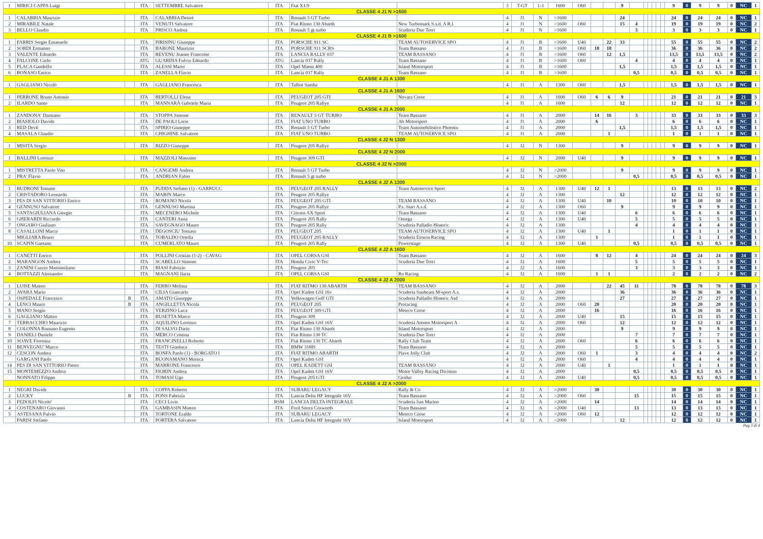| 1 | MIRICI CAPPA Luigi | | ITA | SETTEMBRE Salvatore | ITA | Fiat X1/9 | | 3 | T-GT | 1-3 | 1600 | O60 | | | 9 | | | | | | | 9 | 0 | 9 | 9 | 0 | NC | 1 |
| CLASSE 4 J1 N >1600 | | | | | | | | | | | | | | | | | | | | | | | | | | | | |
| 1 | CALABRIA Maurizio | | ITA | CALABRIA Desirè | ITA | Renault 5 GT Turbo | | 4 | J1 | N | >1600 | | | | 24 | | | | | | | 24 | 0 | 24 | 24 | 0 | NC | 1 |
| 2 | MIRABILE Natale | | ITA | VENUTI Salvatore | ITA | Fiat Ritmo 130 Abarth | New Turbomark S.s.d. A R.l. | 4 | J1 | N | >1600 | O60 | | | 15 | 4 | | | | | | 19 | 0 | 19 | 19 | 0 | NC | 2 |
| 3 | BELLO Claudio | | ITA | PRISCO Andrea | ITA | Renault 5 gt turbo | Scuderia Due Torri | 4 | J1 | N | >1600 | | | | | 3 | | | | | | 3 | 0 | 3 | 3 | 0 | NC | 1 |
| CLASSE 4 J1 B >1600 | | | | | | | | | | | | | | | | | | | | | | | | | | | | |
| 1 | FARRIS Sergio Emanuele | | ITA | PIRISINU Giuseppe | ITA | PORSCHE 911 SC | TEAM AUTOSERVICE SPO | 4 | J1 | B | >1600 | U40 | | 22 | 33 | | | | | | | 55 | 0 | 55 | 55 | 0 | NC | 2 |
| 2 | SORDI Ermanno | | ITA | BARONE Maurizio | ITA | PORSCHE 911 SCRS | Team Bassano | 4 | J1 | B | >1600 | O60 | 18 | 18 | | | | | | | | 36 | 0 | 36 | 36 | 0 | NC | 2 |
| 3 | VALENTE Edoardo | | ITA | REVENU Jeanne Francoise | ITA | LANCIA RALLY 037 | TEAM BASSANO | 4 | J1 | B | >1600 | O60 | | 12 | 1,5 | | | | | | | 13,5 | 0 | 13,5 | 13,5 | 0 | NC | 2 |
| 4 | FALCONE Carlo | | ATG | GUARDIA Fulvio Edoardo | ATG | Lancia 037 Rally | Team Bassano | 4 | J1 | B | >1600 | O60 | | | | 4 | | | | | | 4 | 0 | 4 | 4 | 0 | NC | 1 |
| 5 | PLACA Gandolfo | | ITA | ALESSI Mario | ITA | Opel Manta 400 | Island Motorsport | 4 | J1 | B | >1600 | | | | 1,5 | | | | | | | 1,5 | 0 | 1,5 | 1,5 | 0 | NC | 1 |
| 6 | BONASO Enrico | | ITA | ZANELLA Flavio | ITA | Lancia 037 Rally | Team Bassano | 4 | J1 | B | >1600 | | | | | 0,5 | | | | | | 0,5 | 0 | 0,5 | 0,5 | 0 | NC | 1 |
| CLASSE 4 J1 A 1300 | | | | | | | | | | | | | | | | | | | | | | | | | | | | |
| 1 | GAGLIANO Nicolò | | ITA | GAGLIANO Francesca | ITA | Talbot Samba | | 4 | J1 | A | 1300 | O60 | | | 1,5 | | | | | | | 1,5 | 0 | 1,5 | 1,5 | 0 | NC | 1 |
| CLASSE 4 J1 A 1600 | | | | | | | | | | | | | | | | | | | | | | | | | | | | |
| 1 | PERRONE Bruno Antonio | | ITA | BERTOLLI Elena | ITA | PEUGEOT 205 GTI | Novara Corse | 4 | J1 | A | 1600 | O60 | 6 | 6 | 9 | | | | | | | 21 | 0 | 21 | 21 | 0 | 21 | 3 |
| 2 | ILARDO Santo | | ITA | MANNARÀ Gabriele Maria | ITA | Peugeot 205 Rallye | | 4 | J1 | A | 1600 | | | | 12 | | | | | | | 12 | 0 | 12 | 12 | 0 | NC | 1 |
| CLASSE 4 J1 A 2000 | | | | | | | | | | | | | | | | | | | | | | | | | | | | |
| 1 | ZANDONA' Damiano | | ITA | STOPPA Simone | ITA | RENAULT 5 GT TURBO | Team Bassano | 4 | J1 | A | 2000 | | 14 | 16 | | 3 | | | | | | 33 | 0 | 33 | 33 | 0 | 33 | 3 |
| 2 | BIASIOLO Davide | | ITA | DE PAOLI Loris | ITA | FIAT UNO TURBO | Ab Motorsport | 4 | J1 | A | 2000 | | 6 | | | | | | | | | 6 | 0 | 6 | 6 | 0 | NC | 1 |
| 3 | RED Devil | | ITA | SPIRIO Giuseppe | ITA | Renault 5 GT Turbo | Team Automobilistico Phoenix | 4 | J1 | A | 2000 | | | | 1,5 | | | | | | | 1,5 | 0 | 1,5 | 1,5 | 0 | NC | 1 |
| 4 | MASALA Claudio | | ITA | CHIGHINE Salvatore | ITA | FIAT UNO TURBO | TEAM AUTOSERVICE SPO | 4 | J1 | A | 2000 | | | 1 | | | | | | | | 1 | 0 | 1 | 1 | 0 | NC | 1 |
| CLASSE 4 J2 N 1300 | | | | | | | | | | | | | | | | | | | | | | | | | | | | |
| 1 | MISITA Sergio | | ITA | RIZZO Giuseppe | ITA | Peugeot 205 Rallye | | 4 | J2 | N | 1300 | | | | 9 | | | | | | | 9 | 0 | 9 | 9 | 0 | NC | 1 |
| CLASSE 4 J2 N 2000 | | | | | | | | | | | | | | | | | | | | | | | | | | | | |
| 1 | BALLINI Lorenzo | | ITA | MAZZOLI Massimo | ITA | Peugeot 309 GTI | | 4 | J2 | N | 2000 | U40 | | | 9 | | | | | | | 9 | 0 | 9 | 9 | 0 | NC | 1 |
| CLASSE 4 J2 N >2000 | | | | | | | | | | | | | | | | | | | | | | | | | | | | |
| 1 | MISTRETTA Paolo Vito | | ITA | CANGEMI Andrea | ITA | Renault 5 GT Turbo | | 4 | J2 | N | >2000 | | | | 9 | | | | | | | 9 | 0 | 9 | 9 | 0 | NC | 1 |
| 2 | PRA' Flavio | | ITA | ANDRIAN Fabio | ITA | Renault 5 gt turbo | | 4 | J2 | N | >2000 | | | | | 0,5 | | | | | | 0,5 | 0 | 0,5 | 0,5 | 0 | NC | 1 |
| CLASSE 4 J2 A 1300 | | | | | | | | | | | | | | | | | | | | | | | | | | | | |
| 1 | BUDRONI Tomaso | | ITA | PUDDA Stefano (1) - GARRUCC | ITA | PEUGEOT 205 RALLY | Team Autoservice Sport | 4 | J2 | A | 1300 | U40 | 12 | 1 | | | | | | | | 13 | 0 | 13 | 13 | 0 | NC | 2 |
| 2 | CRISTADORO Leonardo | | ITA | MARIN Marco | ITA | Peugeot 205 Rallye | | 4 | J2 | A | 1300 | | | | 12 | | | | | | | 12 | 0 | 12 | 12 | 0 | NC | 1 |
| 3 | PES DI SAN VITTORIO Enrico | | ITA | ROMANO Nicola | ITA | PEUGEOT 205 GTI | TEAM BASSANO | 4 | J2 | A | 1300 | U40 | | 10 | | | | | | | | 10 | 0 | 10 | 10 | 0 | NC | 1 |
| 4 | GENNUSO Salvatore | | ITA | GENNUSO Martina | ITA | Peugeot 205 Rallye | P.s. Start A.s.d. | 4 | J2 | A | 1300 | O60 | | | 9 | | | | | | | 9 | 0 | 9 | 9 | 0 | NC | 1 |
| 5 | SANTAGIULIANA Giorgio | | ITA | MECENERO Michele | ITA | Citroen AX Sport | Team Bassano | 4 | J2 | A | 1300 | U40 | | | | 6 | | | | | | 6 | 0 | 6 | 6 | 0 | NC | 1 |
| 6 | GHERARDI Riccardo | | ITA | CANTERI Anna | ITA | Peugeot 205 Rally | Omega | 4 | J2 | A | 1300 | U40 | | | | 5 | | | | | | 5 | 0 | 5 | 5 | 0 | NC | 1 |
| 7 | ONGARO Giuliano | | ITA | SAVEGNAGO Mauro | ITA | Peugeot 205 Rally | Scuderia Palladio Historic | 4 | J2 | A | 1300 | | | | | 4 | | | | | | 4 | 0 | 4 | 4 | 0 | NC | 1 |
| 8 | CASALLONI Marco | | ITA | DEGOSCIU Tomaso | ITA | PEUGEOT 205 | TEAM AUTOSERVICE SPO | 4 | J2 | A | 1300 | U40 | | 1 | | | | | | | | 1 | 0 | 1 | 1 | 0 | NC | 1 |
| | MIGLIARA Bruno | | ITA | TOBALDO Oriella | ITA | PEUGEOT 205 RALLY | Scuderia Etruria Racing | 4 | J2 | A | 1300 | | 1 | | | | | | | | | 1 | 0 | 1 | 1 | 0 | NC | 1 |
| 10 | SCAPIN Gaetano | | ITA | CUMERLATO Mauro | ITA | Peugeot 205 Rally | Powerstage | 4 | J2 | A | 1300 | U40 | | | | 0,5 | | | | | | 0,5 | 0 | 0,5 | 0,5 | 0 | NC | 1 |
| CLASSE 4 J2 A 1600 | | | | | | | | | | | | | | | | | | | | | | | | | | | | |
| 1 | CANETTI Enrico | | ITA | POLLINI Cristian (1-2) - CAVAG | ITA | OPEL CORSA GSI | Team Bassano | 4 | J2 | A | 1600 | | 8 | 12 | | 4 | | | | | | 24 | 0 | 24 | 24 | 0 | 24 | 3 |
| 2 | MARANGON Andrea | | ITA | SCABELLO Simone | ITA | Honda Civic V-Tec | Scuderia Due Torri | 4 | J2 | A | 1600 | | | | | 5 | | | | | | 5 | 0 | 5 | 5 | 0 | NC | 1 |
| 3 | ZANINI Curzio Massimiliano | | ITA | BIASI Fabrizio | ITA | Peugeot 205 | | 4 | J2 | A | 1600 | | | | | 3 | | | | | | 3 | 0 | 3 | 3 | 0 | NC | 1 |
| 4 | BOTTAZZI Alessandro | | ITA | MAGNANI Ilaria | ITA | OPEL CORSA GSI | Ro Racing | 4 | J2 | A | 1600 | | 1 | 1 | | | | | | | | 2 | 0 | 2 | 2 | 0 | NC | 2 |
| CLASSE 4 J2 A 2000 | | | | | | | | | | | | | | | | | | | | | | | | | | | | |
| 1 | LUISE Matteo | | ITA | FERRO Melissa | ITA | FIAT RITMO 130 ABARTH | TEAM BASSANO | 4 | J2 | A | 2000 | | | 22 | 45 | 11 | | | | | | 78 | 0 | 78 | 78 | 0 | 78 | 3 |
| 2 | AVARA Mario | | ITA | CILIA Giancarlo | ITA | Opel Kadett GSI 16v | Scuderia Sunbeam M-sport A.s. | 4 | J2 | A | 2000 | | | | 36 | | | | | | | 36 | 0 | 36 | 36 | 0 | NC | 1 |
| 3 | OSPEDALE Francesco | B | ITA | AMATO Giuseppe | ITA | Volkswagen Golf GTI | Scuderia Palladio Historic Asd | 4 | J2 | A | 2000 | | | | 27 | | | | | | | 27 | 0 | 27 | 27 | 0 | NC | 1 |
| 4 | LENCI Mauro | B | ITA | ANGILLETTA Nicola | ITA | PEUGEOT 205 | Proracing | 4 | J2 | A | 2000 | O60 | 20 | | | | | | | | | 20 | 0 | 20 | 20 | 0 | NC | 1 |
| 5 | MANO Sergio | | ITA | VERZINO Luca | ITA | PEUGEOT 309 GTI | Meteco Corse | 4 | J2 | A | 2000 | | 16 | | | | | | | | | 16 | 0 | 16 | 16 | 0 | NC | 1 |
| 6 | GAGLIANO Matteo | | ITA | BUSETTA Marco | ITA | Peugeot 309 | | 4 | J2 | A | 2000 | U40 | | | 15 | | | | | | | 15 | 0 | 15 | 15 | 0 | NC | 1 |
| 7 | TERRACCHIO Maurizio | | ITA | AQUILINO Lorenzo | ITA | Opel Kadett GSI 16V | Scuderia Ateneo Motorsport A | 4 | J2 | A | 2000 | O60 | | | 12 | | | | | | | 12 | 0 | 12 | 12 | 0 | NC | 1 |
| 8 | COLONNA Romano Eugenio | | ITA | DI SALVO Dario | ITA | Fiat Ritmo 130 Abarth | Island Motorsport | 4 | J2 | A | 2000 | | | | 9 | | | | | | | 9 | 0 | 9 | 9 | 0 | NC | 1 |
| 9 | DANIELI Daniele | | ITA | MERCO Cristina | ITA | Fiat Ritmo 130 TC | Scuderia Due Torri | 4 | J2 | A | 2000 | | | | | 7 | | | | | | 7 | 0 | 7 | 7 | 0 | NC | 1 |
| 10 | SOAVE Fiorenza | | ITA | FRANCINELLI Roberto | ITA | Fiat Ritmo 130 TC Abarth | Rally Club Team | 4 | J2 | A | 2000 | O60 | | | | 6 | | | | | | 6 | 0 | 6 | 6 | 0 | NC | 1 |
| 11 | BENVEGNU' Marco | | ITA | TESTI Gianluca | ITA | BMW 318IS | Team Bassano | 4 | J2 | A | 2000 | | | | | 5 | | | | | | 5 | 0 | 5 | 5 | 0 | NC | 1 |
| 12 | CESCON Andrea | | ITA | BONFA Paolo (1) - BORGATO I | ITA | FIAT RITMO ABARTH | Piave Jolly Club | 4 | J2 | A | 2000 | O60 | 1 | | | 3 | | | | | | 4 | 0 | 4 | 4 | 0 | NC | 2 |
| | GARGANI Paolo | | ITA | BUONAMANO Monica | ITA | Opel Kadett GSI | | 4 | J2 | A | 2000 | O60 | | | | 4 | | | | | | 4 | 0 | 4 | 4 | 0 | NC | 1 |
| 14 | PES DI SAN VITTORIO Pietro | | ITA | MARRONE Francesco | ITA | OPEL KADETT GSI | TEAM BASSANO | 4 | J2 | A | 2000 | U40 | | 1 | | | | | | | | 1 | 0 | 1 | 1 | 0 | NC | 1 |
| 15 | MONTEMEZZO Andrea | | ITA | FIORIN Andrea | ITA | Opel Kadett GSI 16V | Motor Valley Racing Division | 4 | J2 | A | 2000 | | | | | 0,5 | | | | | | 0,5 | 0 | 0,5 | 0,5 | 0 | NC | 1 |
| | NONNATO Filippo | | ITA | TOMASI Ugo | ITA | Peugeot 205 GTI | Geiduc | 4 | J2 | A | 2000 | U40 | | | | 0,5 | | | | | | 0,5 | 0 | 0,5 | 0,5 | 0 | NC | 1 |
| CLASSE 4 J2 A >2000 | | | | | | | | | | | | | | | | | | | | | | | | | | | | |
| 1 | NEGRI Davide | | ITA | COPPA Roberto | ITA | SUBARU LEGACY | Rally & Co | 4 | J2 | A | >2000 | | 30 | | | | | | | | | 30 | 0 | 30 | 30 | 0 | NC | 1 |
| 2 | LUCKY | B | ITA | PONS Fabrizia | ITA | Lancia Delta HF Integrale 16V | Team Bassano | 4 | J2 | A | >2000 | O60 | | | | 15 | | | | | | 15 | 0 | 15 | 15 | 0 | NC | 1 |
| 3 | FEDOLFI Nicolo' | | ITA | CECI Livio | RSM | LANCIA DELTA INTEGRALE | Scuderia San Marino | 4 | J2 | A | >2000 | | 14 | | | | | | | | | 14 | 0 | 14 | 14 | 0 | NC | 1 |
| 4 | COSTENARO Giovanni | | ITA | GAMBASIN Matteo | ITA | Ford Sierra Cosworth | Team Bassano | 4 | J2 | A | >2000 | U40 | | | | 13 | | | | | | 13 | 0 | 13 | 13 | 0 | NC | 1 |
| 5 | ASTESANA Fulvio | | ITA | TORTONE Eraldo | ITA | SUBARU LEGACY | Meteco Corse | 4 | J2 | A | >2000 | O60 | 12 | | | | | | | | | 12 | 0 | 12 | 12 | 0 | NC | 1 |
| | PARISI Stefano | | ITA | PORTERA Salvatore | ITA | Lancia Delta HF Integrale 16V | Island Motorsport | 4 | J2 | A | >2000 | | | | 12 | | | | | | | 12 | 0 | 12 | 12 | 0 | NC | 1 |
Pag 3 di 4